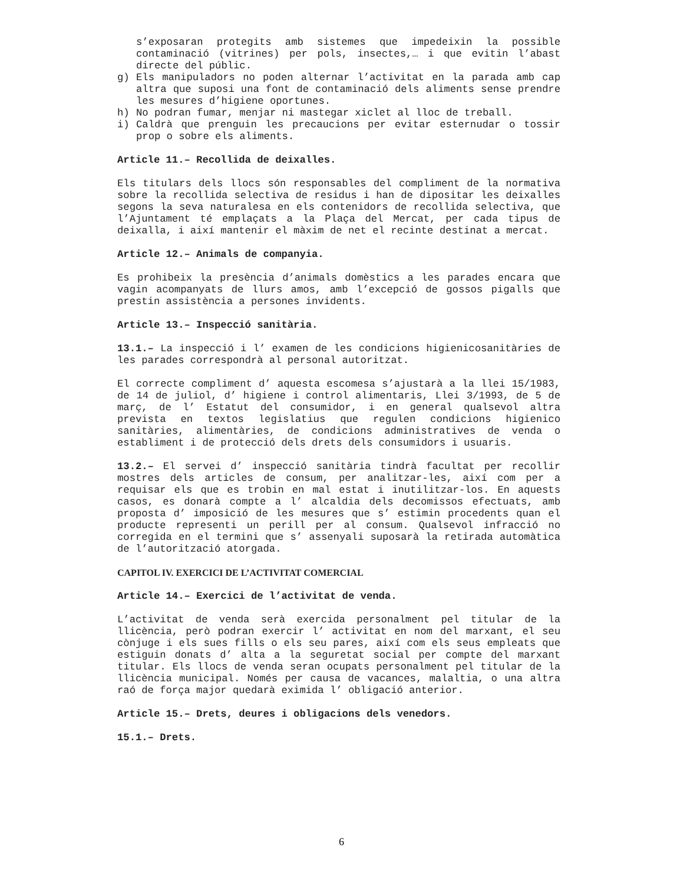s’exposaran protegits amb sistemes que impedeixin la possible contaminació (vitrines) per pols, insectes,… i que evitin l’abast directe del públic.
g) Els manipuladors no poden alternar l’activitat en la parada amb cap altra que suposi una font de contaminació dels aliments sense prendre les mesures d’higiene oportunes.
h) No podran fumar, menjar ni mastegar xiclet al lloc de treball.
i) Caldrà que prenguin les precaucions per evitar esternudar o tossir prop o sobre els aliments.
Article 11.– Recollida de deixalles.
Els titulars dels llocs són responsables del compliment de la normativa sobre la recollida selectiva de residus i han de dipositar les deixalles segons la seva naturalesa en els contenidors de recollida selectiva, que l’Ajuntament té emplaçats a la Plaça del Mercat, per cada tipus de deixalla, i així mantenir el màxim de net el recinte destinat a mercat.
Article 12.– Animals de companyia.
Es prohibeix la presència d’animals domèstics a les parades encara que vagin acompanyats de llurs amos, amb l’excepció de gossos pigalls que prestin assistència a persones invidents.
Article 13.– Inspecció sanitària.
13.1.– La inspecció i l’ examen de les condicions higienicosanitàries de les parades correspondrà al personal autoritzat.
El correcte compliment d’ aquesta escomesa s’ajustarà a la llei 15/1983, de 14 de juliol, d’ higiene i control alimentaris, Llei 3/1993, de 5 de març, de l’ Estatut del consumidor, i en general qualsevol altra prevista en textos legislatius que regulen condicions higienico sanitàries, alimentàries, de condicions administratives de venda o establiment i de protecció dels drets dels consumidors i usuaris.
13.2.– El servei d’ inspecció sanitària tindrà facultat per recollir mostres dels articles de consum, per analitzar-les, així com per a requisar els que es trobin en mal estat i inutilitzar-los. En aquests casos, es donarà compte a l’ alcaldia dels decomissos efectuats, amb proposta d’ imposició de les mesures que s’ estimin procedents quan el producte representi un perill per al consum. Qualsevol infracció no corregida en el termini que s’ assenyali suposarà la retirada automàtica de l’autorització atorgada.
CAPITOL IV. EXERCICI DE L’ACTIVITAT COMERCIAL
Article 14.– Exercici de l’activitat de venda.
L’activitat de venda serà exercida personalment pel titular de la llicència, però podran exercir l’ activitat en nom del marxant, el seu cònjuge i els sues fills o els seu pares, així com els seus empleats que estiguin donats d’ alta a la seguretat social per compte del marxant titular. Els llocs de venda seran ocupats personalment pel titular de la llicència municipal. Només per causa de vacances, malaltia, o una altra raó de força major quedarà eximida l’ obligació anterior.
Article 15.– Drets, deures i obligacions dels venedors.
15.1.– Drets.
6